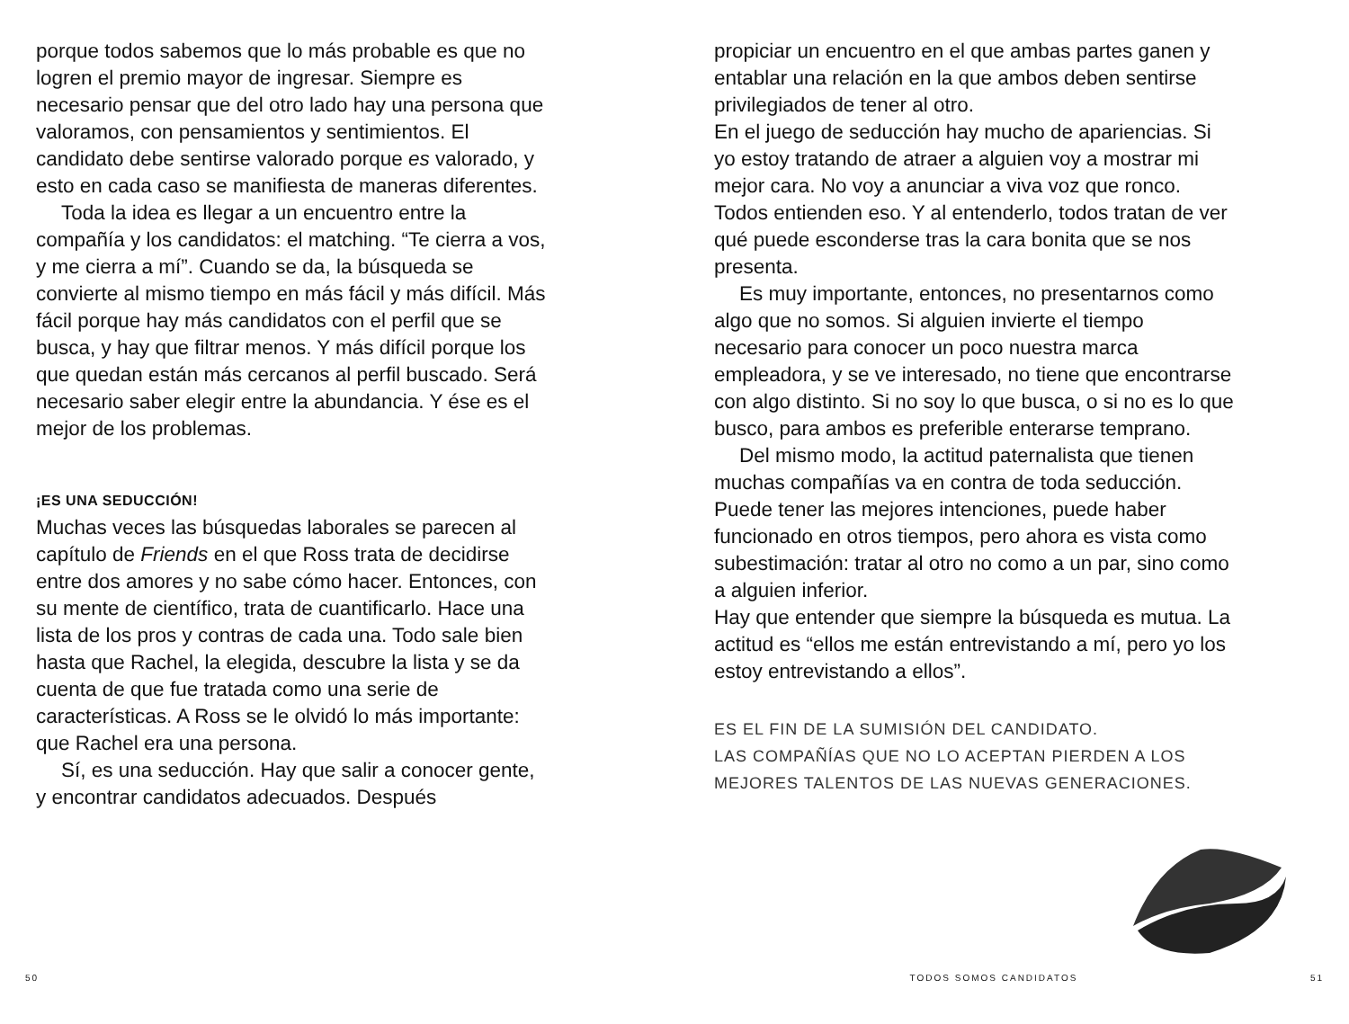porque todos sabemos que lo más probable es que no logren el premio mayor de ingresar. Siempre es necesario pensar que del otro lado hay una persona que valoramos, con pensamientos y sentimientos. El candidato debe sentirse valorado porque es valorado, y esto en cada caso se manifiesta de maneras diferentes.
Toda la idea es llegar a un encuentro entre la compañía y los candidatos: el matching. “Te cierra a vos, y me cierra a mí”. Cuando se da, la búsqueda se convierte al mismo tiempo en más fácil y más difícil. Más fácil porque hay más candidatos con el perfil que se busca, y hay que filtrar menos. Y más difícil porque los que quedan están más cercanos al perfil buscado. Será necesario saber elegir entre la abundancia. Y ése es el mejor de los problemas.
¡ES UNA SEDUCCIÓN!
Muchas veces las búsquedas laborales se parecen al capítulo de Friends en el que Ross trata de decidirse entre dos amores y no sabe cómo hacer. Entonces, con su mente de científico, trata de cuantificarlo. Hace una lista de los pros y contras de cada una. Todo sale bien hasta que Rachel, la elegida, descubre la lista y se da cuenta de que fue tratada como una serie de características. A Ross se le olvidó lo más importante: que Rachel era una persona.
Sí, es una seducción. Hay que salir a conocer gente, y encontrar candidatos adecuados. Después
propiciar un encuentro en el que ambas partes ganen y entablar una relación en la que ambos deben sentirse privilegiados de tener al otro.
En el juego de seducción hay mucho de apariencias. Si yo estoy tratando de atraer a alguien voy a mostrar mi mejor cara. No voy a anunciar a viva voz que ronco. Todos entienden eso. Y al entenderlo, todos tratan de ver qué puede esconderse tras la cara bonita que se nos presenta.
Es muy importante, entonces, no presentarnos como algo que no somos. Si alguien invierte el tiempo necesario para conocer un poco nuestra marca empleadora, y se ve interesado, no tiene que encontrarse con algo distinto. Si no soy lo que busca, o si no es lo que busco, para ambos es preferible enterarse temprano.
Del mismo modo, la actitud paternalista que tienen muchas compañías va en contra de toda seducción. Puede tener las mejores intenciones, puede haber funcionado en otros tiempos, pero ahora es vista como subestimación: tratar al otro no como a un par, sino como a alguien inferior.
Hay que entender que siempre la búsqueda es mutua. La actitud es “ellos me están entrevistando a mí, pero yo los estoy entrevistando a ellos”.
ES EL FIN DE LA SUMISIÓN DEL CANDIDATO.
LAS COMPAÑÍAS QUE NO LO ACEPTAN PIERDEN A LOS MEJORES TALENTOS DE LAS NUEVAS GENERACIONES.
50 TODOS SOMOS CANDIDATOS 51